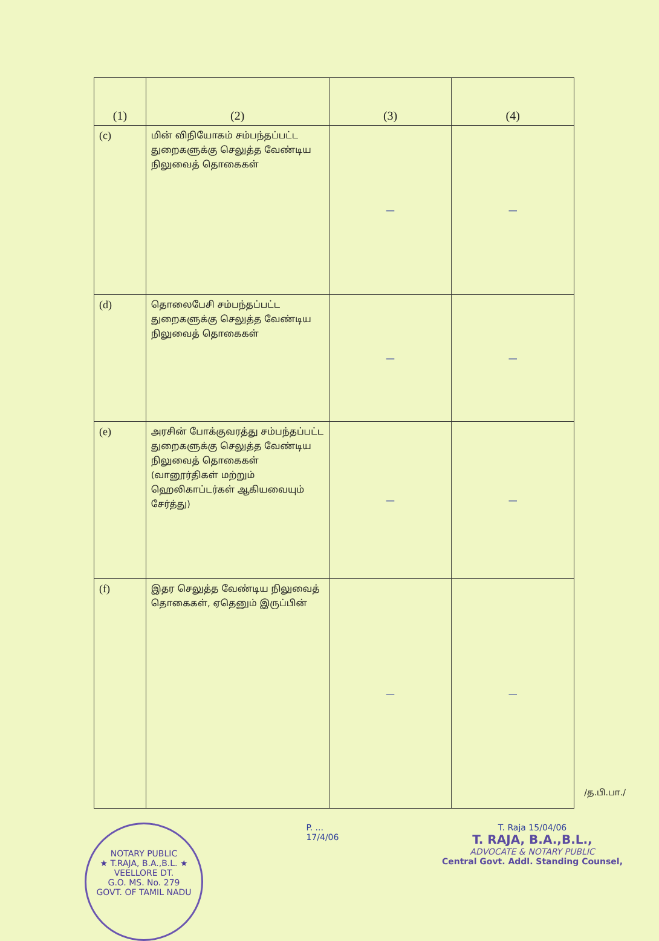| (1) | (2) | (3) | (4) |
| --- | --- | --- | --- |
| (c) | மின் விநியோகம் சம்பந்தப்பட்ட துறைகளுக்கு செலுத்த வேண்டிய நிலுவைத் தொகைகள் | — | — |
| (d) | தொலைபேசி சம்பந்தப்பட்ட துறைகளுக்கு செலுத்த வேண்டிய நிலுவைத் தொகைகள் | — | — |
| (e) | அரசின் போக்குவரத்து சம்பந்தப்பட்ட துறைகளுக்கு செலுத்த வேண்டிய நிலுவைத் தொகைகள் (வானூர்திகள் மற்றும் ஹெலிகாப்டர்கள் ஆகியவையும் சேர்த்து) | — | — |
| (f) | இதர செலுத்த வேண்டிய நிலுவைத் தொகைகள், ஏதெனும் இருப்பின் | — | — |
/த.பி.பா./
NOTARY PUBLIC
★ T.RAJA, B.A.,B.L. ★
VEELLORE DT.
G.O. MS. No. 279
GOVT. OF TAMIL NADU
P. ...
17/4/06
T. Raja 15/04/06
T. RAJA, B.A.,B.L.,
ADVOCATE & NOTARY PUBLIC
Central Govt. Addl. Standing Counsel,